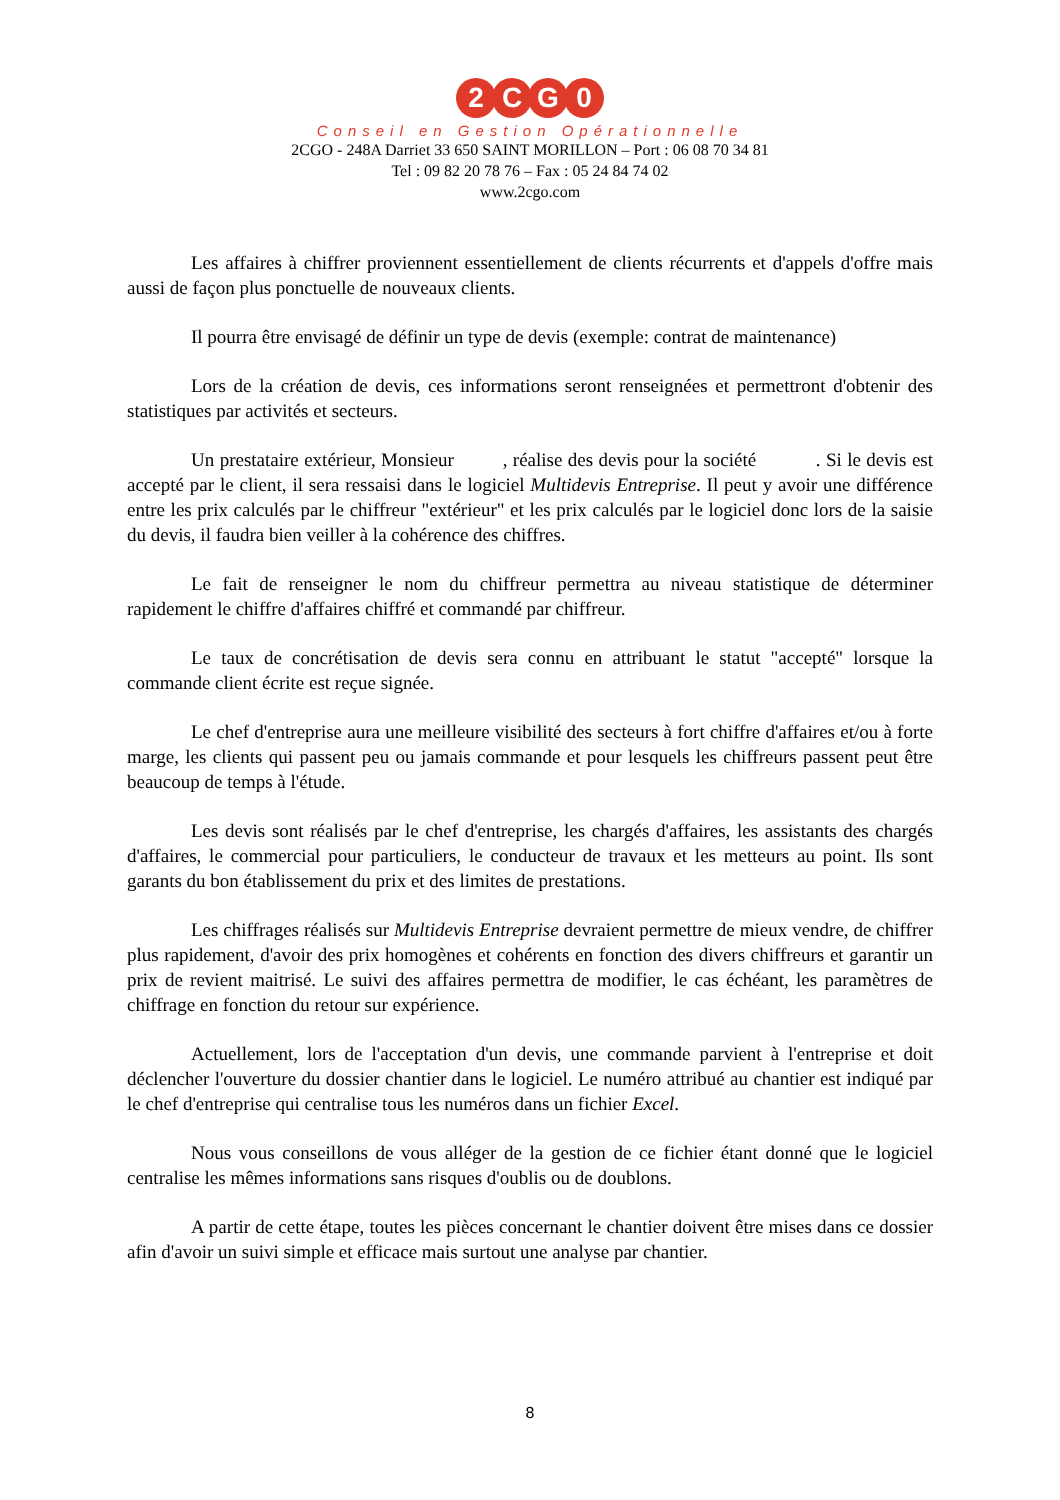2 C G 0
Conseil en Gestion Opérationnelle
2CGO - 248A Darriet 33 650 SAINT MORILLON – Port : 06 08 70 34 81
Tel : 09 82 20 78 76 – Fax : 05 24 84 74 02
www.2cgo.com
Les affaires à chiffrer proviennent essentiellement de clients récurrents et d'appels d'offre mais aussi de façon plus ponctuelle de nouveaux clients.
Il pourra être envisagé de définir un type de devis (exemple: contrat de maintenance)
Lors de la création de devis, ces informations seront renseignées et permettront d'obtenir des statistiques par activités et secteurs.
Un prestataire extérieur, Monsieur , réalise des devis pour la société . Si le devis est accepté par le client, il sera ressaisi dans le logiciel Multidevis Entreprise. Il peut y avoir une différence entre les prix calculés par le chiffreur "extérieur" et les prix calculés par le logiciel donc lors de la saisie du devis, il faudra bien veiller à la cohérence des chiffres.
Le fait de renseigner le nom du chiffreur permettra au niveau statistique de déterminer rapidement le chiffre d'affaires chiffré et commandé par chiffreur.
Le taux de concrétisation de devis sera connu en attribuant le statut "accepté" lorsque la commande client écrite est reçue signée.
Le chef d'entreprise aura une meilleure visibilité des secteurs à fort chiffre d'affaires et/ou à forte marge, les clients qui passent peu ou jamais commande et pour lesquels les chiffreurs passent peut être beaucoup de temps à l'étude.
Les devis sont réalisés par le chef d'entreprise, les chargés d'affaires, les assistants des chargés d'affaires, le commercial pour particuliers, le conducteur de travaux et les metteurs au point. Ils sont garants du bon établissement du prix et des limites de prestations.
Les chiffrages réalisés sur Multidevis Entreprise devraient permettre de mieux vendre, de chiffrer plus rapidement, d'avoir des prix homogènes et cohérents en fonction des divers chiffreurs et garantir un prix de revient maitrisé. Le suivi des affaires permettra de modifier, le cas échéant, les paramètres de chiffrage en fonction du retour sur expérience.
Actuellement, lors de l'acceptation d'un devis, une commande parvient à l'entreprise et doit déclencher l'ouverture du dossier chantier dans le logiciel. Le numéro attribué au chantier est indiqué par le chef d'entreprise qui centralise tous les numéros dans un fichier Excel.
Nous vous conseillons de vous alléger de la gestion de ce fichier étant donné que le logiciel centralise les mêmes informations sans risques d'oublis ou de doublons.
A partir de cette étape, toutes les pièces concernant le chantier doivent être mises dans ce dossier afin d'avoir un suivi simple et efficace mais surtout une analyse par chantier.
8